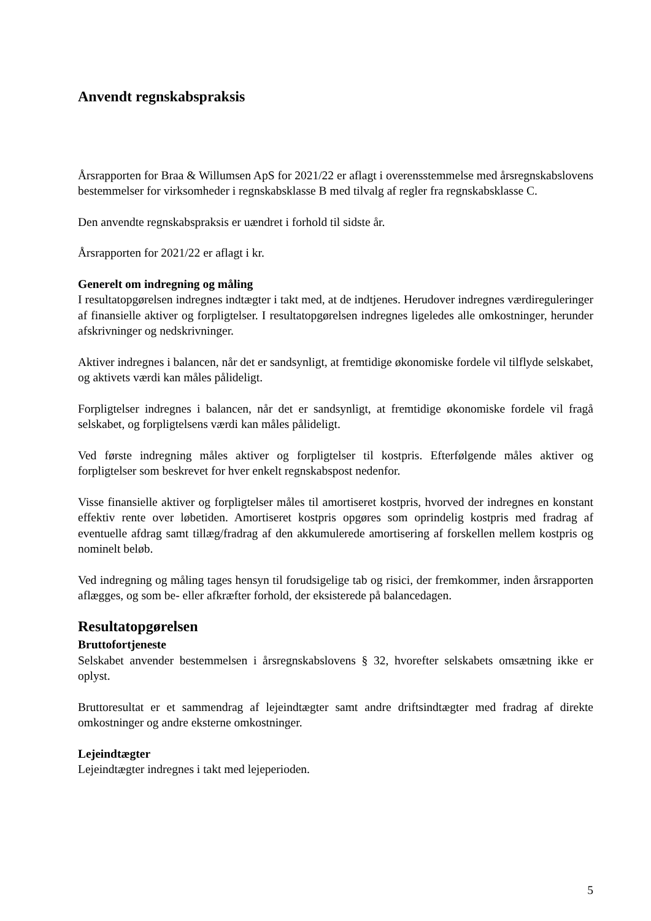Anvendt regnskabspraksis
Årsrapporten for Braa & Willumsen ApS for 2021/22 er aflagt i overensstemmelse med årsregnskabslovens bestemmelser for virksomheder i regnskabsklasse B med tilvalg af regler fra regnskabsklasse C.
Den anvendte regnskabspraksis er uændret i forhold til sidste år.
Årsrapporten for 2021/22 er aflagt i kr.
Generelt om indregning og måling
I resultatopgørelsen indregnes indtægter i takt med, at de indtjenes. Herudover indregnes værdireguleringer af finansielle aktiver og forpligtelser. I resultatopgørelsen indregnes ligeledes alle omkostninger, herunder afskrivninger og nedskrivninger.
Aktiver indregnes i balancen, når det er sandsynligt, at fremtidige økonomiske fordele vil tilflyde selskabet, og aktivets værdi kan måles pålideligt.
Forpligtelser indregnes i balancen, når det er sandsynligt, at fremtidige økonomiske fordele vil fragå selskabet, og forpligtelsens værdi kan måles pålideligt.
Ved første indregning måles aktiver og forpligtelser til kostpris. Efterfølgende måles aktiver og forpligtelser som beskrevet for hver enkelt regnskabspost nedenfor.
Visse finansielle aktiver og forpligtelser måles til amortiseret kostpris, hvorved der indregnes en konstant effektiv rente over løbetiden. Amortiseret kostpris opgøres som oprindelig kostpris med fradrag af eventuelle afdrag samt tillæg/fradrag af den akkumulerede amortisering af forskellen mellem kostpris og nominelt beløb.
Ved indregning og måling tages hensyn til forudsigelige tab og risici, der fremkommer, inden årsrapporten aflægges, og som be- eller afkræfter forhold, der eksisterede på balancedagen.
Resultatopgørelsen
Bruttofortjeneste
Selskabet anvender bestemmelsen i årsregnskabslovens § 32, hvorefter selskabets omsætning ikke er oplyst.
Bruttoresultat er et sammendrag af lejeindtægter samt andre driftsindtægter med fradrag af direkte omkostninger og andre eksterne omkostninger.
Lejeindtægter
Lejeindtægter indregnes i takt med lejeperioden.
5